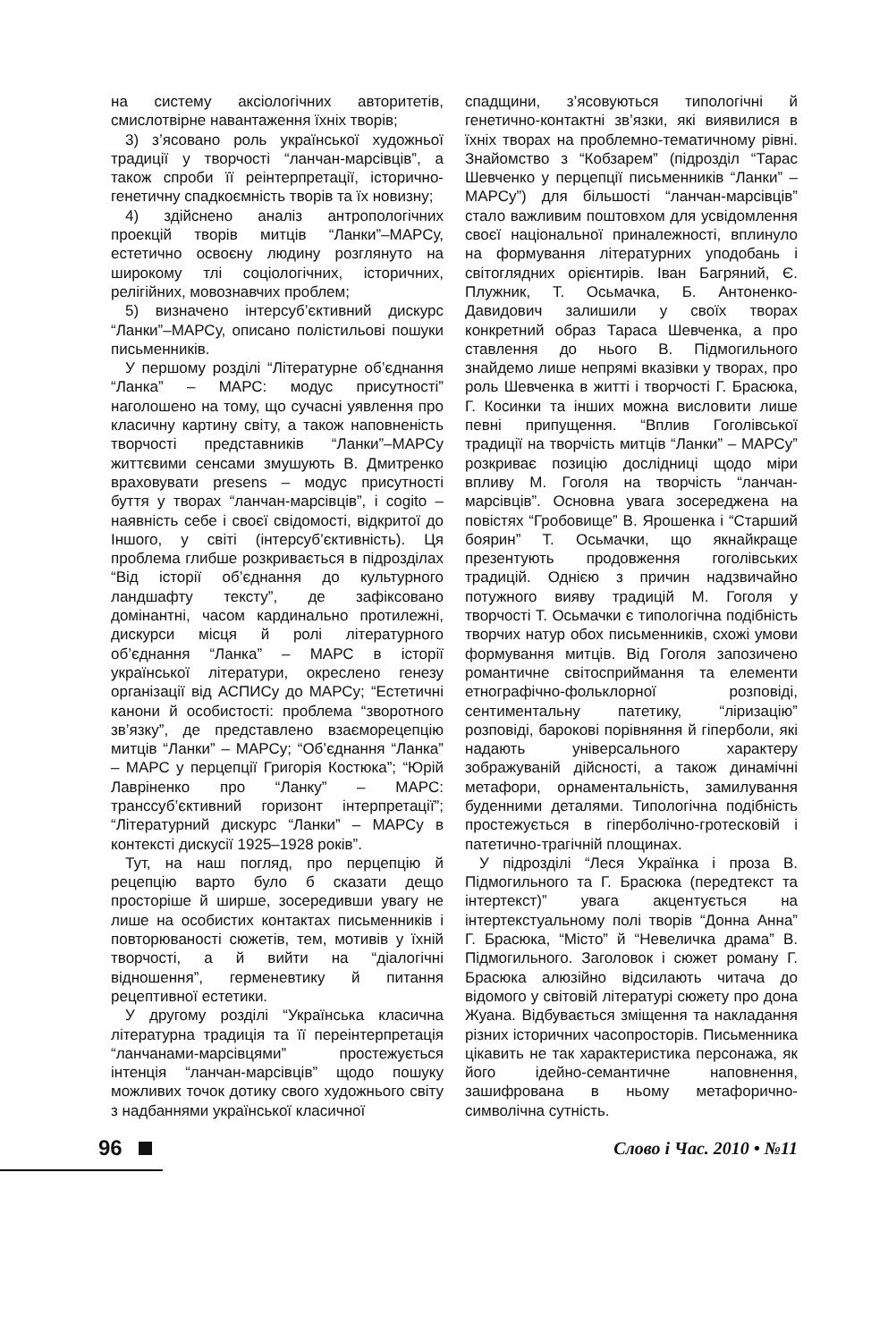на систему аксіологічних авторитетів, смислотвірне навантаження їхніх творів;
3) з’ясовано роль української художньої традиції у творчості “ланчан-марсівців”, а також спроби її реінтерпретації, історично-генетичну спадкоємність творів та їх новизну;
4) здійснено аналіз антропологічних проекцій творів митців “Ланки”–МАРСу, естетично освоєну людину розглянуто на широкому тлі соціологічних, історичних, релігійних, мовознавчих проблем;
5) визначено інтерсуб’єктивний дискурс “Ланки”–МАРСу, описано полістильові пошуки письменників.
У першому розділі “Літературне об’єднання “Ланка” – МАРС: модус присутності” наголошено на тому, що сучасні уявлення про класичну картину світу, а також наповненість творчості представників “Ланки”–МАРСу життєвими сенсами змушують В. Дмитренко враховувати presens – модус присутності буття у творах “ланчан-марсівців”, і cogito – наявність себе і своєї свідомості, відкритої до Іншого, у світі (інтерсуб’єктивність). Ця проблема глибше розкривається в підрозділах “Від історії об’єднання до культурного ландшафту тексту”, де зафіксовано домінантні, часом кардинально протилежні, дискурси місця й ролі літературного об’єднання “Ланка” – МАРС в історії української літератури, окреслено генезу організації від АСПИСу до МАРСу; “Естетичні канони й особистості: проблема “зворотного зв’язку”, де представлено взаєморецепцію митців “Ланки” – МАРСу; “Об’єднання “Ланка” – МАРС у перцепції Григорія Костюка”; “Юрій Лавріненко про “Ланку” – МАРС: транссуб’єктивний горизонт інтерпретації”; “Літературний дискурс “Ланки” – МАРСу в контексті дискусії 1925–1928 років”.
Тут, на наш погляд, про перцепцію й рецепцію варто було б сказати дещо просторіше й ширше, зосередивши увагу не лише на особистих контактах письменників і повторюваності сюжетів, тем, мотивів у їхній творчості, а й вийти на “діалогічні відношення”, герменевтику й питання рецептивної естетики.
У другому розділі “Українська класична літературна традиція та її переінтерпретація “ланчанами-марсівцями” простежується інтенція “ланчан-марсівців” щодо пошуку можливих точок дотику свого художнього світу з надбаннями української класичної
спадщини, з’ясовуються типологічні й генетично-контактні зв’язки, які виявилися в їхніх творах на проблемно-тематичному рівні. Знайомство з “Кобзарем” (підрозділ “Тарас Шевченко у перцепції письменників “Ланки” – МАРСу”) для більшості “ланчан-марсівців” стало важливим поштовхом для усвідомлення своєї національної приналежності, вплинуло на формування літературних уподобань і світоглядних орієнтирів. Іван Багряний, Є. Плужник, Т. Осьмачка, Б. Антоненко-Давидович залишили у своїх творах конкретний образ Тараса Шевченка, а про ставлення до нього В. Підмогильного знайдемо лише непрямі вказівки у творах, про роль Шевченка в житті і творчості Г. Брасюка, Г. Косинки та інших можна висловити лише певні припущення. “Вплив Гоголівської традиції на творчість митців “Ланки” – МАРСу” розкриває позицію дослідниці щодо міри впливу М. Гоголя на творчість “ланчан-марсівців”. Основна увага зосереджена на повістях “Гробовище” В. Ярошенка і “Старший боярин” Т. Осьмачки, що якнайкраще презентують продовження гоголівських традицій. Однією з причин надзвичайно потужного вияву традицій М. Гоголя у творчості Т. Осьмачки є типологічна подібність творчих натур обох письменників, схожі умови формування митців. Від Гоголя запозичено романтичне світосприймання та елементи етнографічно-фольклорної розповіді, сентиментальну патетику, “ліризацію” розповіді, барокові порівняння й гіперболи, які надають універсального характеру зображуваній дійсності, а також динамічні метафори, орнаментальність, замилування буденними деталями. Типологічна подібність простежується в гіперболічно-гротесковій і патетично-трагічній площинах.
У підрозділі “Леся Українка і проза В. Підмогильного та Г. Брасюка (передтекст та інтертекст)” увага акцентується на інтертекстуальному полі творів “Донна Анна” Г. Брасюка, “Місто” й “Невеличка драма” В. Підмогильного. Заголовок і сюжет роману Г. Брасюка алюзійно відсилають читача до відомого у світовій літературі сюжету про дона Жуана. Відбувається зміщення та накладання різних історичних часопросторів. Письменника цікавить не так характеристика персонажа, як його ідейно-семантичне наповнення, зашифрована в ньому метафорично-символічна сутність.
96
Слово і Час. 2010 • №11